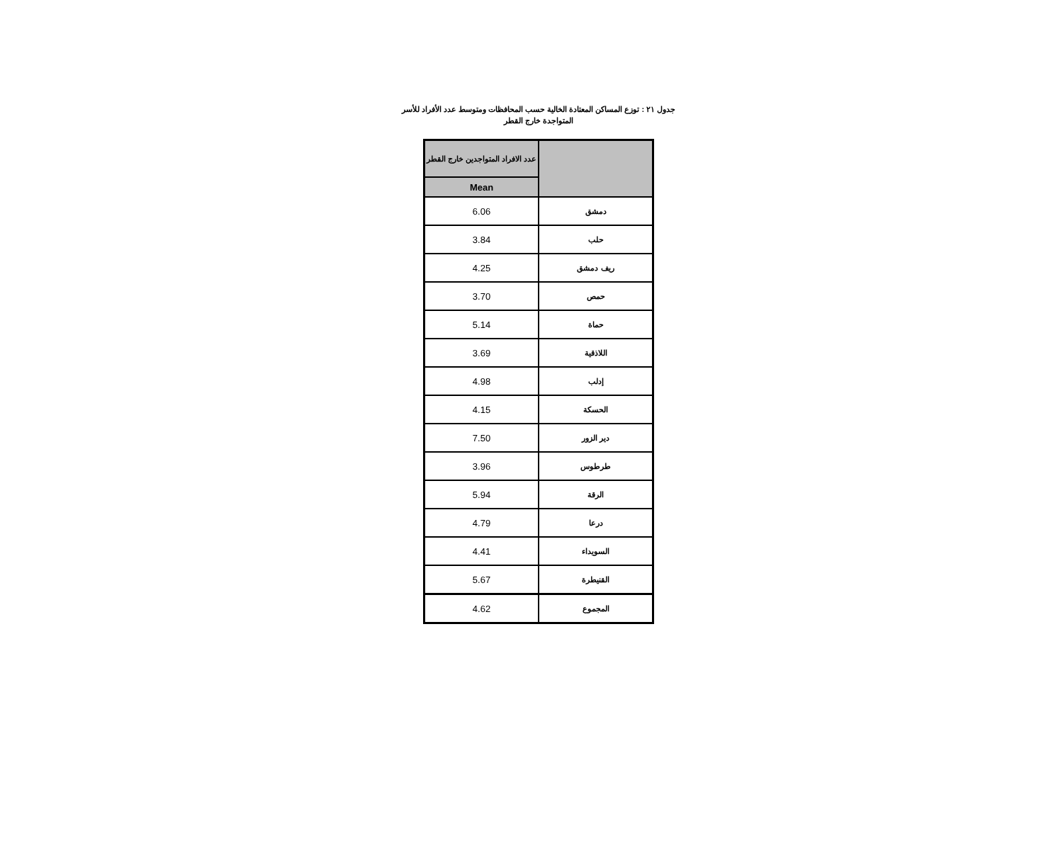جدول ٢١ : توزع المساكن المعتادة الخالية حسب المحافظات ومتوسط عدد الأفراد للأسر
المتواجدة خارج القطر
| عدد الافراد المتواجدين خارج القطر | |
| Mean | |
| 6.06 | دمشق |
| 3.84 | حلب |
| 4.25 | ريف دمشق |
| 3.70 | حمص |
| 5.14 | حماة |
| 3.69 | اللاذقية |
| 4.98 | إدلب |
| 4.15 | الحسكة |
| 7.50 | دير الزور |
| 3.96 | طرطوس |
| 5.94 | الرقة |
| 4.79 | درعا |
| 4.41 | السويداء |
| 5.67 | القنيطرة |
| 4.62 | المجموع |